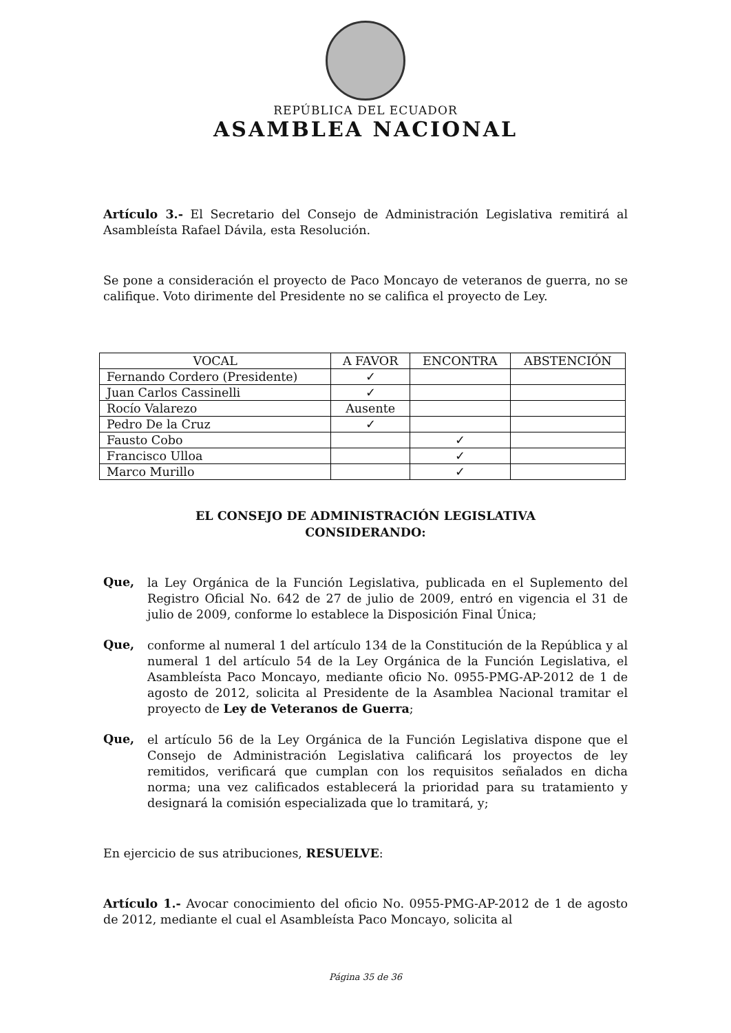REPÚBLICA DEL ECUADOR
ASAMBLEA NACIONAL
Artículo 3.- El Secretario del Consejo de Administración Legislativa remitirá al Asambleísta Rafael Dávila, esta Resolución.
Se pone a consideración el proyecto de Paco Moncayo de veteranos de guerra, no se califique. Voto dirimente del Presidente no se califica el proyecto de Ley.
| VOCAL | A FAVOR | ENCONTRA | ABSTENCIÓN |
| --- | --- | --- | --- |
| Fernando Cordero (Presidente) | ✓ | | |
| Juan Carlos Cassinelli | ✓ | | |
| Rocío Valarezo | Ausente | | |
| Pedro De la Cruz | ✓ | | |
| Fausto Cobo | | ✓ | |
| Francisco Ulloa | | ✓ | |
| Marco Murillo | | ✓ | |
EL CONSEJO DE ADMINISTRACIÓN LEGISLATIVA
CONSIDERANDO:
Que,
la Ley Orgánica de la Función Legislativa, publicada en el Suplemento del Registro Oficial No. 642 de 27 de julio de 2009, entró en vigencia el 31 de julio de 2009, conforme lo establece la Disposición Final Única;
Que,
conforme al numeral 1 del artículo 134 de la Constitución de la República y al numeral 1 del artículo 54 de la Ley Orgánica de la Función Legislativa, el Asambleísta Paco Moncayo, mediante oficio No. 0955-PMG-AP-2012 de 1 de agosto de 2012, solicita al Presidente de la Asamblea Nacional tramitar el proyecto de Ley de Veteranos de Guerra;
Que,
el artículo 56 de la Ley Orgánica de la Función Legislativa dispone que el Consejo de Administración Legislativa calificará los proyectos de ley remitidos, verificará que cumplan con los requisitos señalados en dicha norma; una vez calificados establecerá la prioridad para su tratamiento y designará la comisión especializada que lo tramitará, y;
En ejercicio de sus atribuciones, RESUELVE:
Artículo 1.- Avocar conocimiento del oficio No. 0955-PMG-AP-2012 de 1 de agosto de 2012, mediante el cual el Asambleísta Paco Moncayo, solicita al
Página 35 de 36